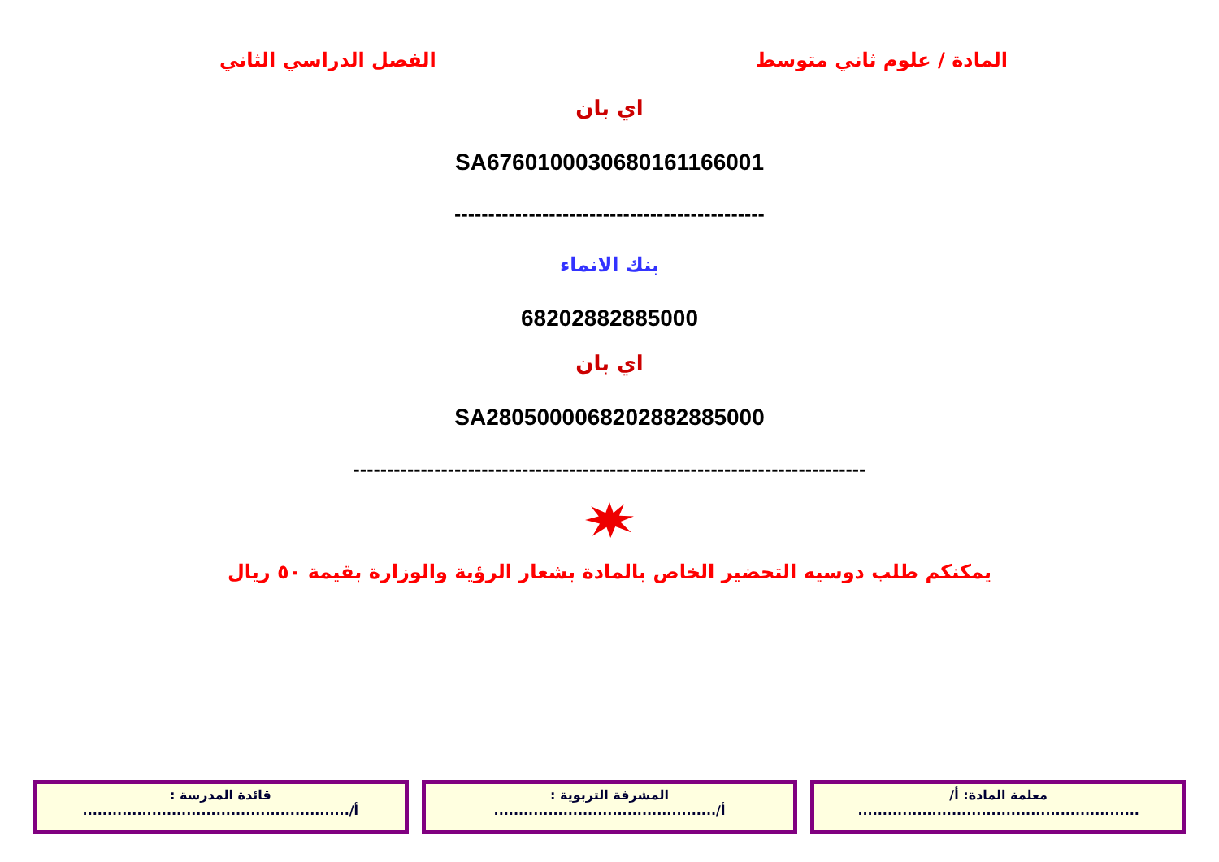المادة / علوم ثاني متوسط الفصل الدراسي الثاني
اي بان
SA6760100030680161166001
----------------------------------------------
بنك الانماء
68202882885000
اي بان
SA2805000068202882885000
----------------------------------------------------------------------------
يمكنكم طلب دوسيه التحضير الخاص بالمادة بشعار الرؤية والوزارة بقيمة ٥٠ ريال
معلمة المادة: أ/
.........................................................
المشرفة التربوية :
أ/.............................................
قائدة المدرسة :
أ/......................................................